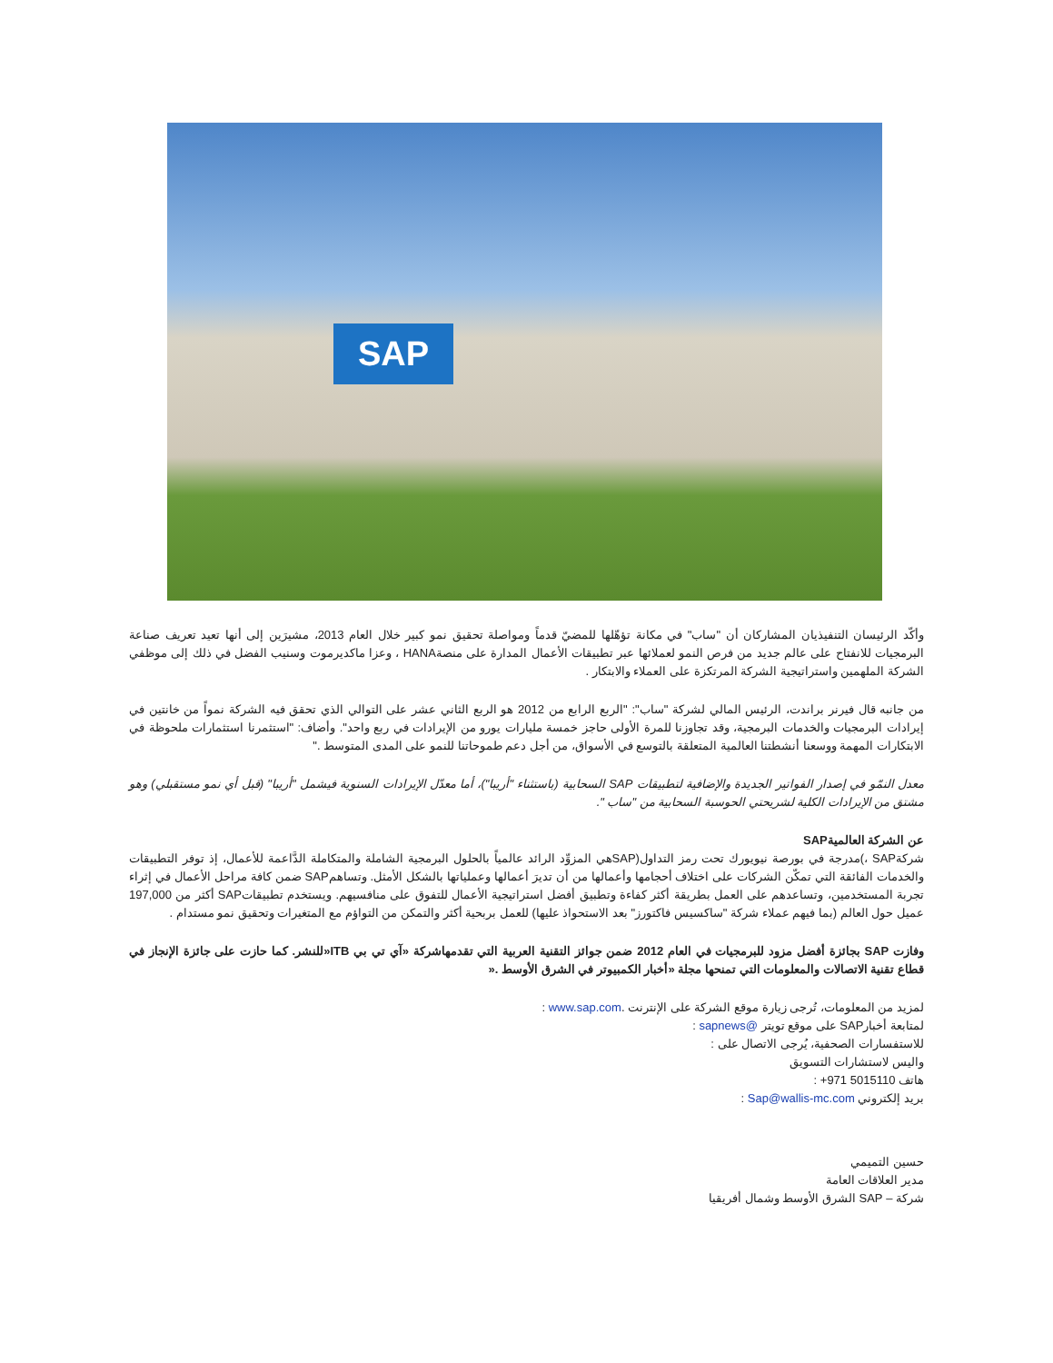SAP
وأكّد الرئيسان التنفيذيان المشاركان أن "ساب" في مكانة تؤهّلها للمضيّ قدماً ومواصلة تحقيق نمو كبير خلال العام 2013، مشيرَين إلى أنها تعيد تعريف صناعة البرمجيات للانفتاح على عالم جديد من فرص النمو لعملائها عبر تطبيقات الأعمال المدارة على منصةHANA ، وعزا ماكديرموت وسنيب الفضل في ذلك إلى موظفي الشركة الملهمين واستراتيجية الشركة المرتكزة على العملاء والابتكار .
من جانبه قال فيرنر براندت، الرئيس المالي لشركة "ساب": "الربع الرابع من 2012 هو الربع الثاني عشر على التوالي الذي تحقق فيه الشركة نمواً من خانتين في إيرادات البرمجيات والخدمات البرمجية، وقد تجاوزنا للمرة الأولى حاجز خمسة مليارات يورو من الإيرادات في ربع واحد". وأضاف: "استثمرنا استثمارات ملحوظة في الابتكارات المهمة ووسعنا أنشطتنا العالمية المتعلقة بالتوسع في الأسواق، من أجل دعم طموحاتنا للنمو على المدى المتوسط ."
معدل النمّو في إصدار الفواتير الجديدة والإضافية لتطبيقات SAP السحابية (باستثناء "أريبا")، أما معدّل الإيرادات السنوية فيشمل "أريبا" (قبل أي نمو مستقبلي) وهو مشتق من الإيرادات الكلية لشريحتي الحوسبة السحابية من "ساب ".
عن الشركة العالميةSAP
شركةSAP ،)مدرجة في بورصة نيويورك تحت رمز التداول(SAPهي المزوِّد الرائد عالمياً بالحلول البرمجية الشاملة والمتكاملة الدَّاعمة للأعمال، إذ توفر التطبيقات والخدمات الفائقة التي تمكّن الشركات على اختلاف أحجامها وأعمالها من أن تديرَ أعمالها وعملياتها بالشكل الأمثل. وتساهمSAP ضمن كافة مراحل الأعمال في إثراء تجربة المستخدمين، وتساعدهم على العمل بطريقة أكثر كفاءة وتطبيق أفضل استراتيجية الأعمال للتفوق على منافسيهم. ويستخدم تطبيقاتSAP أكثر من 197,000 عميل حول العالم (بما فيهم عملاء شركة "ساكسيس فاكتورز" بعد الاستحواذ عليها) للعمل بربحية أكثر والتمكن من التواؤم مع المتغيرات وتحقيق نمو مستدام .
وفازت SAP بجائزة أفضل مزود للبرمجيات في العام 2012 ضمن جوائز التقنية العربية التي تقدمهاشركة «آي تي بي ITB«للنشر. كما حازت على جائزة الإنجاز في قطاع تقنية الاتصالات والمعلومات التي تمنحها مجلة «أخبار الكمبيوتر في الشرق الأوسط .«
لمزيد من المعلومات، تُرجى زيارة موقع الشركة على الإنترنت .www.sap.com :
لمتابعة أخبارSAP على موقع تويتر @sapnews :
للاستفسارات الصحفية، يُرجى الاتصال على :
واليس لاستشارات التسويق
هاتف 5015110 971+ :
بريد إلكتروني Sap@wallis-mc.com :
حسين التميمي
مدير العلاقات العامة
شركة – SAP الشرق الأوسط وشمال أفريقيا